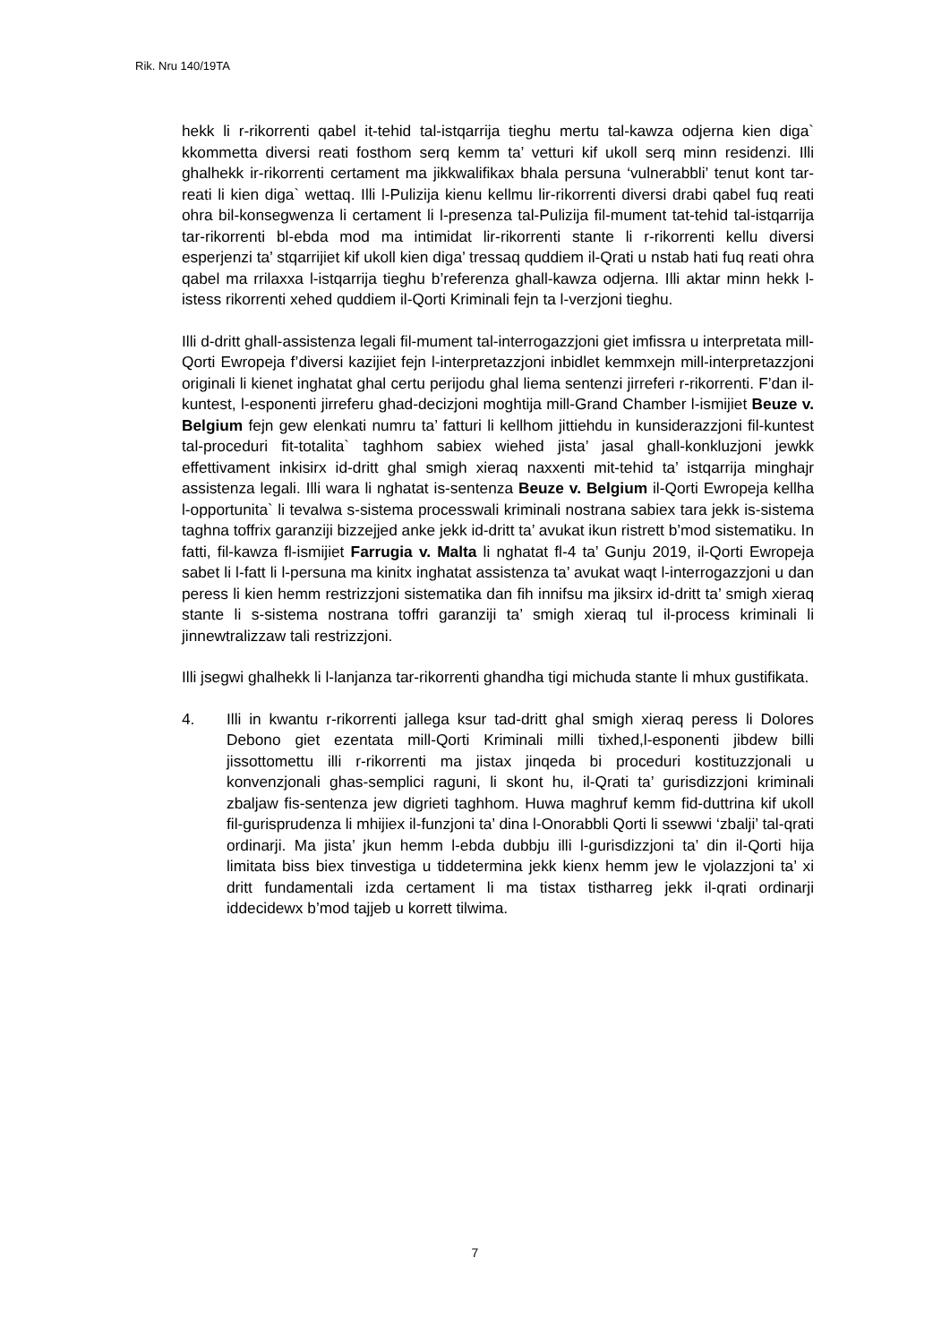Rik. Nru 140/19TA
hekk li r-rikorrenti qabel it-tehid tal-istqarrija tieghu mertu tal-kawza odjerna kien diga` kkommetta diversi reati fosthom serq kemm ta’ vetturi kif ukoll serq minn residenzi. Illi ghalhekk ir-rikorrenti certament ma jikkwalifikax bhala persuna ‘vulnerabbli’ tenut kont tar-reati li kien diga` wettaq. Illi l-Pulizija kienu kellmu lir-rikorrenti diversi drabi qabel fuq reati ohra bil-konsegwenza li certament li l-presenza tal-Pulizija fil-mument tat-tehid tal-istqarrija tar-rikorrenti bl-ebda mod ma intimidat lir-rikorrenti stante li r-rikorrenti kellu diversi esperjenzi ta’ stqarrijiet kif ukoll kien diga’ tressaq quddiem il-Qrati u nstab hati fuq reati ohra qabel ma rrilaxxa l-istqarrija tieghu b’referenza ghall-kawza odjerna. Illi aktar minn hekk l-istess rikorrenti xehed quddiem il-Qorti Kriminali fejn ta l-verzjoni tieghu.
Illi d-dritt ghall-assistenza legali fil-mument tal-interrogazzjoni giet imfissra u interpretata mill-Qorti Ewropeja f’diversi kazijiet fejn l-interpretazzjoni inbidlet kemmxejn mill-interpretazzjoni originali li kienet inghatat ghal certu perijodu ghal liema sentenzi jirreferi r-rikorrenti. F’dan il-kuntest, l-esponenti jirreferu ghad-decizjoni moghtija mill-Grand Chamber l-ismijiet Beuze v. Belgium fejn gew elenkati numru ta’ fatturi li kellhom jittiehdu in kunsiderazzjoni fil-kuntest tal-proceduri fit-totalita` taghhom sabiex wiehed jista’ jasal ghall-konkluzjoni jewkk effettivament inkisirx id-dritt ghal smigh xieraq naxxenti mit-tehid ta’ istqarrija minghajr assistenza legali. Illi wara li nghatat is-sentenza Beuze v. Belgium il-Qorti Ewropeja kellha l-opportunita` li tevalwa s-sistema processwali kriminali nostrana sabiex tara jekk is-sistema taghna toffrix garanziji bizzejjed anke jekk id-dritt ta’ avukat ikun ristrett b’mod sistematiku. In fatti, fil-kawza fl-ismijiet Farrugia v. Malta li nghatat fl-4 ta’ Gunju 2019, il-Qorti Ewropeja sabet li l-fatt li l-persuna ma kinitx inghatat assistenza ta’ avukat waqt l-interrogazzjoni u dan peress li kien hemm restrizzjoni sistematika dan fih innifsu ma jiksirx id-dritt ta’ smigh xieraq stante li s-sistema nostrana toffri garanziji ta’ smigh xieraq tul il-process kriminali li jinnewtralizzaw tali restrizzjoni.
Illi jsegwi ghalhekk li l-lanjanza tar-rikorrenti ghandha tigi michuda stante li mhux gustifikata.
4. Illi in kwantu r-rikorrenti jallega ksur tad-dritt ghal smigh xieraq peress li Dolores Debono giet ezentata mill-Qorti Kriminali milli tixhed,l-esponenti jibdew billi jissottomettu illi r-rikorrenti ma jistax jinqeda bi proceduri kostituzzjonali u konvenzjonali ghas-semplici raguni, li skont hu, il-Qrati ta’ gurisdizzjoni kriminali zbaljaw fis-sentenza jew digrieti taghhom. Huwa maghruf kemm fid-duttrina kif ukoll fil-gurisprudenza li mhijiex il-funzjoni ta’ dina l-Onorabbli Qorti li ssewwi ‘zbalji’ tal-qrati ordinarji. Ma jista’ jkun hemm l-ebda dubbju illi l-gurisdizzjoni ta’ din il-Qorti hija limitata biss biex tinvestiga u tiddetermina jekk kienx hemm jew le vjolazzjoni ta’ xi dritt fundamentali izda certament li ma tistax tistharreg jekk il-qrati ordinarji iddecidewx b’mod tajjeb u korrett tilwima.
7